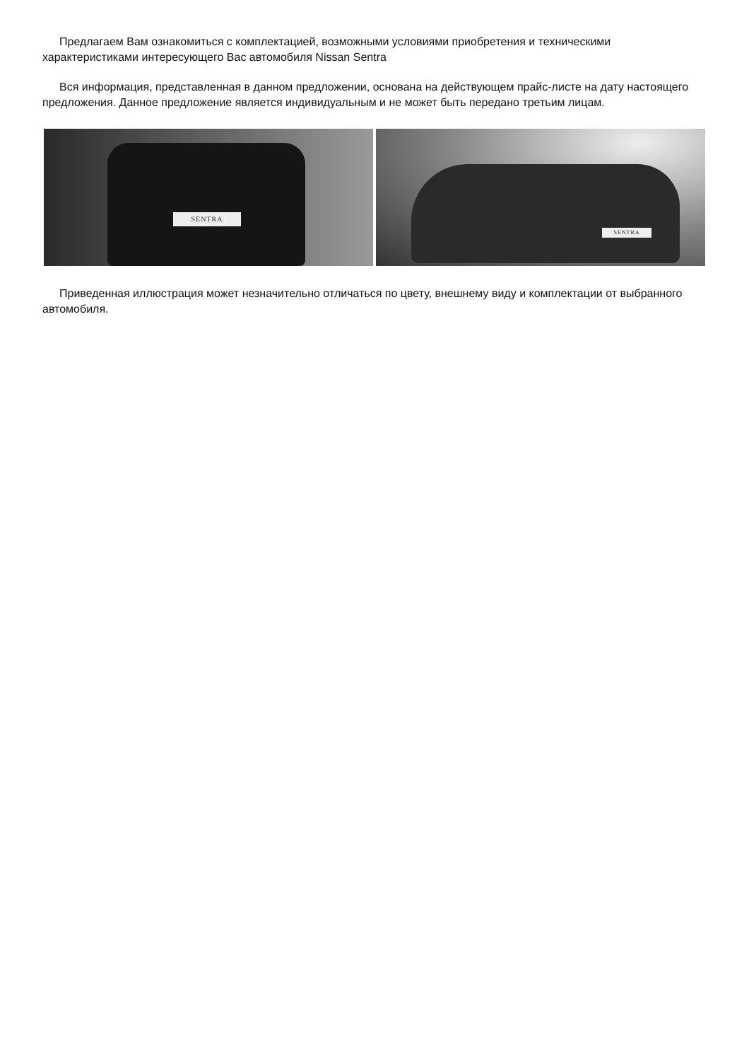Предлагаем Вам ознакомиться с комплектацией, возможными условиями приобретения и техническими характеристиками интересующего Вас автомобиля Nissan Sentra
Вся информация, представленная в данном предложении, основана на действующем прайс-листе на дату настоящего предложения. Данное предложение является индивидуальным и не может быть передано третьим лицам.
SENTRA
SENTRA
Приведенная иллюстрация может незначительно отличаться по цвету, внешнему виду и комплектации от выбранного автомобиля.